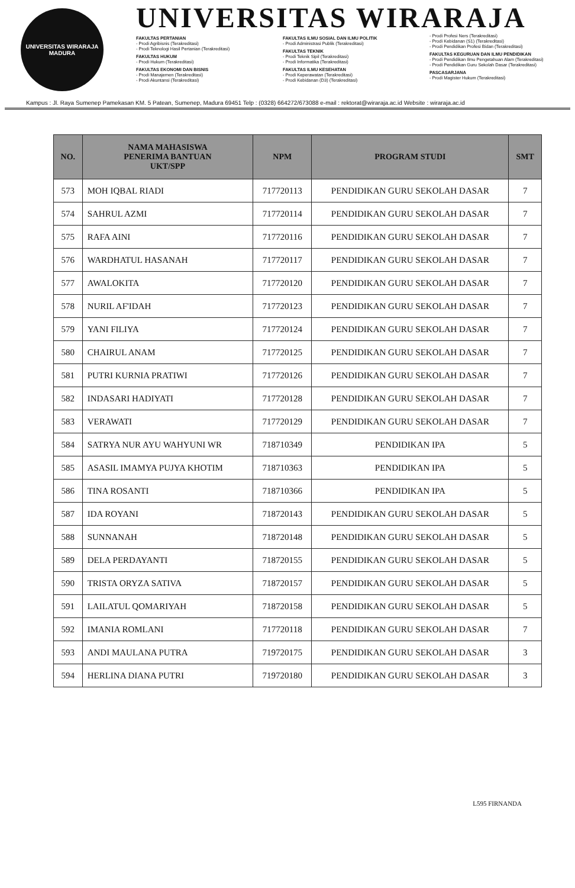UNIVERSITAS WIRARAJA
MADURA
UNIVERSITAS WIRARAJA
FAKULTAS PERTANIAN
- Prodi Agribisnis (Terakreditasi)
- Prodi Teknologi Hasil Pertanian (Terakreditasi)
FAKULTAS HUKUM
- Prodi Hukum (Terakreditasi)
FAKULTAS EKONOMI DAN BISNIS
- Prodi Manajemen (Terakreditasi)
- Prodi Akuntansi (Terakreditasi)
FAKULTAS ILMU SOSIAL DAN ILMU POLITIK
- Prodi Administrasi Publik (Terakreditasi)
FAKULTAS TEKNIK
- Prodi Teknik Sipil (Terakreditasi)
- Prodi Informatika (Terakreditasi)
FAKULTAS ILMU KESEHATAN
- Prodi Keperawatan (Terakreditasi)
- Prodi Kebidanan (D3) (Terakreditasi)
- Prodi Profesi Ners (Terakreditasi)
- Prodi Kebidanan (S1) (Terakreditasi)
- Prodi Pendidikan Profesi Bidan (Terakreditasi)
FAKULTAS KEGURUAN DAN ILMU PENDIDIKAN
- Prodi Pendidikan Ilmu Pengetahuan Alam (Terakreditasi)
- Prodi Pendidikan Guru Sekolah Dasar (Terakreditasi)
PASCASARJANA
- Prodi Magister Hukum (Terakreditasi)
Kampus : Jl. Raya Sumenep Pamekasan KM. 5 Patean, Sumenep, Madura 69451 Telp : (0328) 664272/673088 e-mail : rektorat@wiraraja.ac.id Website : wiraraja.ac.id
| NO. | NAMA MAHASISWA PENERIMA BANTUAN UKT/SPP | NPM | PROGRAM STUDI | SMT |
| --- | --- | --- | --- | --- |
| 573 | MOH IQBAL RIADI | 717720113 | PENDIDIKAN GURU SEKOLAH DASAR | 7 |
| 574 | SAHRUL AZMI | 717720114 | PENDIDIKAN GURU SEKOLAH DASAR | 7 |
| 575 | RAFA AINI | 717720116 | PENDIDIKAN GURU SEKOLAH DASAR | 7 |
| 576 | WARDHATUL HASANAH | 717720117 | PENDIDIKAN GURU SEKOLAH DASAR | 7 |
| 577 | AWALOKITA | 717720120 | PENDIDIKAN GURU SEKOLAH DASAR | 7 |
| 578 | NURIL AF'IDAH | 717720123 | PENDIDIKAN GURU SEKOLAH DASAR | 7 |
| 579 | YANI FILIYA | 717720124 | PENDIDIKAN GURU SEKOLAH DASAR | 7 |
| 580 | CHAIRUL ANAM | 717720125 | PENDIDIKAN GURU SEKOLAH DASAR | 7 |
| 581 | PUTRI KURNIA PRATIWI | 717720126 | PENDIDIKAN GURU SEKOLAH DASAR | 7 |
| 582 | INDASARI HADIYATI | 717720128 | PENDIDIKAN GURU SEKOLAH DASAR | 7 |
| 583 | VERAWATI | 717720129 | PENDIDIKAN GURU SEKOLAH DASAR | 7 |
| 584 | SATRYA NUR AYU WAHYUNI WR | 718710349 | PENDIDIKAN IPA | 5 |
| 585 | ASASIL IMAMYA PUJYA KHOTIM | 718710363 | PENDIDIKAN IPA | 5 |
| 586 | TINA ROSANTI | 718710366 | PENDIDIKAN IPA | 5 |
| 587 | IDA ROYANI | 718720143 | PENDIDIKAN GURU SEKOLAH DASAR | 5 |
| 588 | SUNNANAH | 718720148 | PENDIDIKAN GURU SEKOLAH DASAR | 5 |
| 589 | DELA PERDAYANTI | 718720155 | PENDIDIKAN GURU SEKOLAH DASAR | 5 |
| 590 | TRISTA ORYZA SATIVA | 718720157 | PENDIDIKAN GURU SEKOLAH DASAR | 5 |
| 591 | LAILATUL QOMARIYAH | 718720158 | PENDIDIKAN GURU SEKOLAH DASAR | 5 |
| 592 | IMANIA ROMLANI | 717720118 | PENDIDIKAN GURU SEKOLAH DASAR | 7 |
| 593 | ANDI MAULANA PUTRA | 719720175 | PENDIDIKAN GURU SEKOLAH DASAR | 3 |
| 594 | HERLINA DIANA PUTRI | 719720180 | PENDIDIKAN GURU SEKOLAH DASAR | 3 |
L595 FIRNANDA